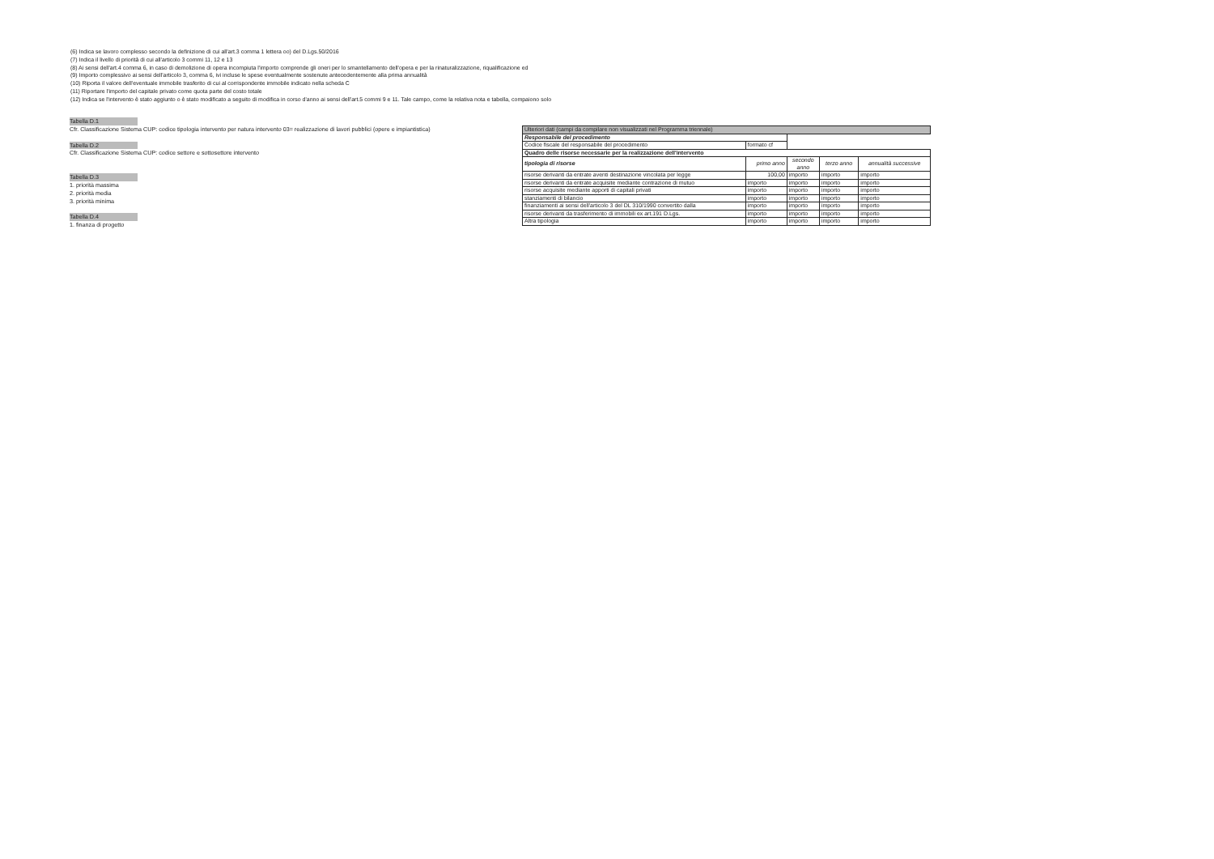(6) Indica se lavoro complesso secondo la definizione di cui all'art.3 comma 1 lettera oo) del D.Lgs.50/2016
(7) Indica il livello di priorità di cui all'articolo 3 commi 11, 12 e 13
(8) Ai sensi dell'art.4 comma 6, in caso di demolizione di opera incompiuta l'importo comprende gli oneri per lo smantellamento dell'opera e per la rinaturalizzazione, riqualificazione ed
(9) Importo complessivo ai sensi dell'articolo 3, comma 6, ivi incluse le spese eventualmente sostenute antecedentemente alla prima annualità
(10) Riporta il valore dell'eventuale immobile trasferito di cui al corrispondente immobile indicato nella scheda C
(11) Riportare l'importo del capitale privato come quota parte del costo totale
(12) Indica se l'intervento è stato aggiunto o è stato modificato a seguito di modifica in corso d'anno ai sensi dell'art.5 commi 9 e 11. Tale campo, come la relativa nota e tabella, compaiono solo
Tabella D.1
Cfr. Classificazione Sistema CUP: codice tipologia intervento per natura intervento 03= realizzazione di lavori pubblici (opere e impiantistica)
Tabella D.2
Cfr. Classificazione Sistema CUP: codice settore e sottosettore intervento
Tabella D.3
1. priorità massima
2. priorità media
3. priorità minima
Tabella D.4
1. finanza di progetto
| Ulteriori dati (campi da compilare non visualizzati nel Programma triennale) | | | | |
| Responsabile del procedimento | | | | |
| Codice fiscale del responsabile del procedimento | formato cf | | | |
| Quadro delle risorse necessarie per la realizzazione dell'intervento | | | | |
| tipologia di risorse | primo anno | secondo anno | terzo anno | annualità successive |
| risorse derivanti da entrate aventi destinazione vincolata per legge | 100,00 | importo | importo | importo |
| risorse derivanti da entrate acquisite mediante contrazione di mutuo | importo | importo | importo | importo |
| risorse acquisite mediante apporti di capitali privati | importo | importo | importo | importo |
| stanziamenti di bilancio | importo | importo | importo | importo |
| finanziamenti ai sensi dell'articolo 3 del DL 310/1990 convertito dalla | importo | importo | importo | importo |
| risorse derivanti da trasferimento di immobili ex art.191 D.Lgs. | importo | importo | importo | importo |
| Altra tipologia | importo | importo | importo | importo |